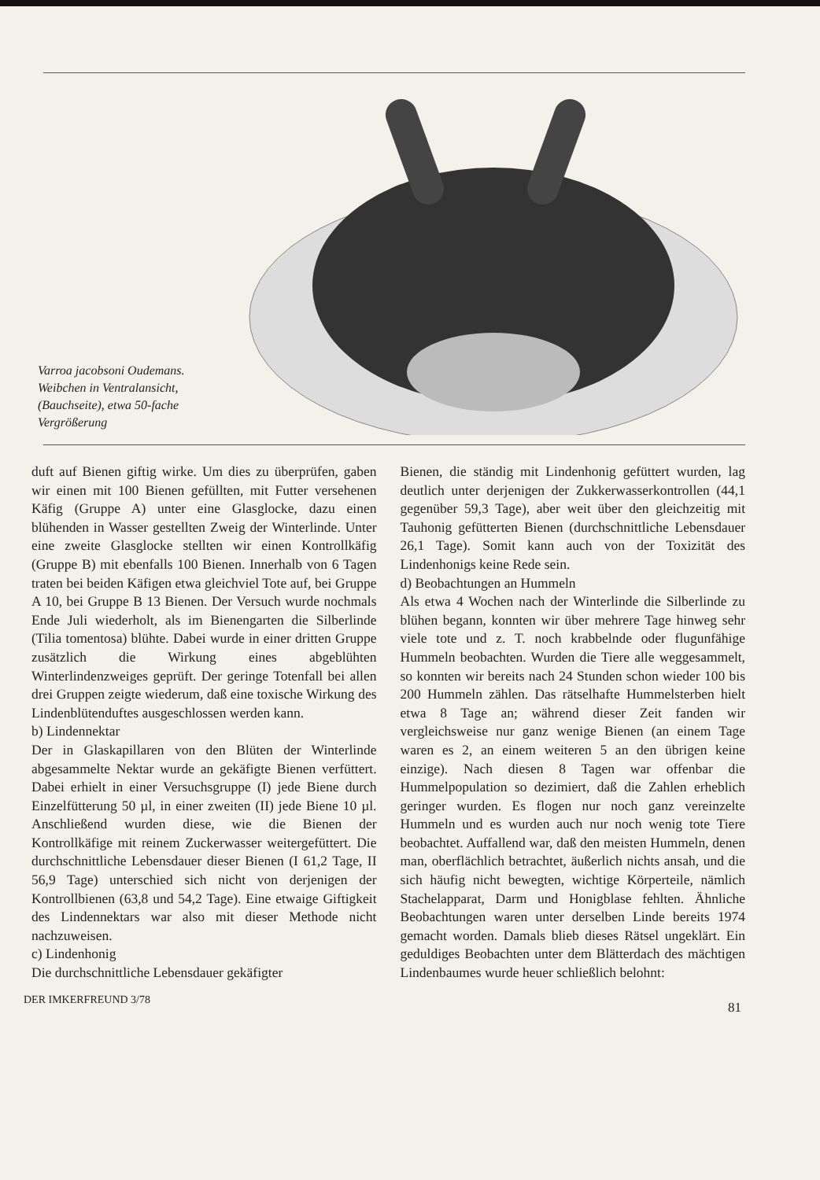Varroa jacobsoni Oudemans.
Weibchen in Ventralansicht, (Bauchseite), etwa 50-fache Vergrößerung
duft auf Bienen giftig wirke. Um dies zu überprüfen, gaben wir einen mit 100 Bienen gefüllten, mit Futter versehenen Käfig (Gruppe A) unter eine Glasglocke, dazu einen blühenden in Wasser gestellten Zweig der Winterlinde. Unter eine zweite Glasglocke stellten wir einen Kontrollkäfig (Gruppe B) mit ebenfalls 100 Bienen. Innerhalb von 6 Tagen traten bei beiden Käfigen etwa gleichviel Tote auf, bei Gruppe A 10, bei Gruppe B 13 Bienen. Der Versuch wurde nochmals Ende Juli wiederholt, als im Bienengarten die Silberlinde (Tilia tomentosa) blühte. Dabei wurde in einer dritten Gruppe zusätzlich die Wirkung eines abgeblühten Winterlindenzweiges geprüft. Der geringe Totenfall bei allen drei Gruppen zeigte wiederum, daß eine toxische Wirkung des Lindenblütenduftes ausgeschlossen werden kann.
b) Lindennektar
Der in Glaskapillaren von den Blüten der Winterlinde abgesammelte Nektar wurde an gekäfigte Bienen verfüttert. Dabei erhielt in einer Versuchsgruppe (I) jede Biene durch Einzelfütterung 50 µl, in einer zweiten (II) jede Biene 10 µl. Anschließend wurden diese, wie die Bienen der Kontrollkäfige mit reinem Zuckerwasser weitergefüttert. Die durchschnittliche Lebensdauer dieser Bienen (I 61,2 Tage, II 56,9 Tage) unterschied sich nicht von derjenigen der Kontrollbienen (63,8 und 54,2 Tage). Eine etwaige Giftigkeit des Lindennektars war also mit dieser Methode nicht nachzuweisen.
c) Lindenhonig
Die durchschnittliche Lebensdauer gekäfigter
Bienen, die ständig mit Lindenhonig gefüttert wurden, lag deutlich unter derjenigen der Zukkerwasserkontrollen (44,1 gegenüber 59,3 Tage), aber weit über den gleichzeitig mit Tauhonig gefütterten Bienen (durchschnittliche Lebensdauer 26,1 Tage). Somit kann auch von der Toxizität des Lindenhonigs keine Rede sein.
d) Beobachtungen an Hummeln
Als etwa 4 Wochen nach der Winterlinde die Silberlinde zu blühen begann, konnten wir über mehrere Tage hinweg sehr viele tote und z. T. noch krabbelnde oder flugunfähige Hummeln beobachten. Wurden die Tiere alle weggesammelt, so konnten wir bereits nach 24 Stunden schon wieder 100 bis 200 Hummeln zählen. Das rätselhafte Hummelsterben hielt etwa 8 Tage an; während dieser Zeit fanden wir vergleichsweise nur ganz wenige Bienen (an einem Tage waren es 2, an einem weiteren 5 an den übrigen keine einzige). Nach diesen 8 Tagen war offenbar die Hummelpopulation so dezimiert, daß die Zahlen erheblich geringer wurden. Es flogen nur noch ganz vereinzelte Hummeln und es wurden auch nur noch wenig tote Tiere beobachtet. Auffallend war, daß den meisten Hummeln, denen man, oberflächlich betrachtet, äußerlich nichts ansah, und die sich häufig nicht bewegten, wichtige Körperteile, nämlich Stachelapparat, Darm und Honigblase fehlten. Ähnliche Beobachtungen waren unter derselben Linde bereits 1974 gemacht worden. Damals blieb dieses Rätsel ungeklärt. Ein geduldiges Beobachten unter dem Blätterdach des mächtigen Lindenbaumes wurde heuer schließlich belohnt:
DER IMKERFREUND 3/78 81